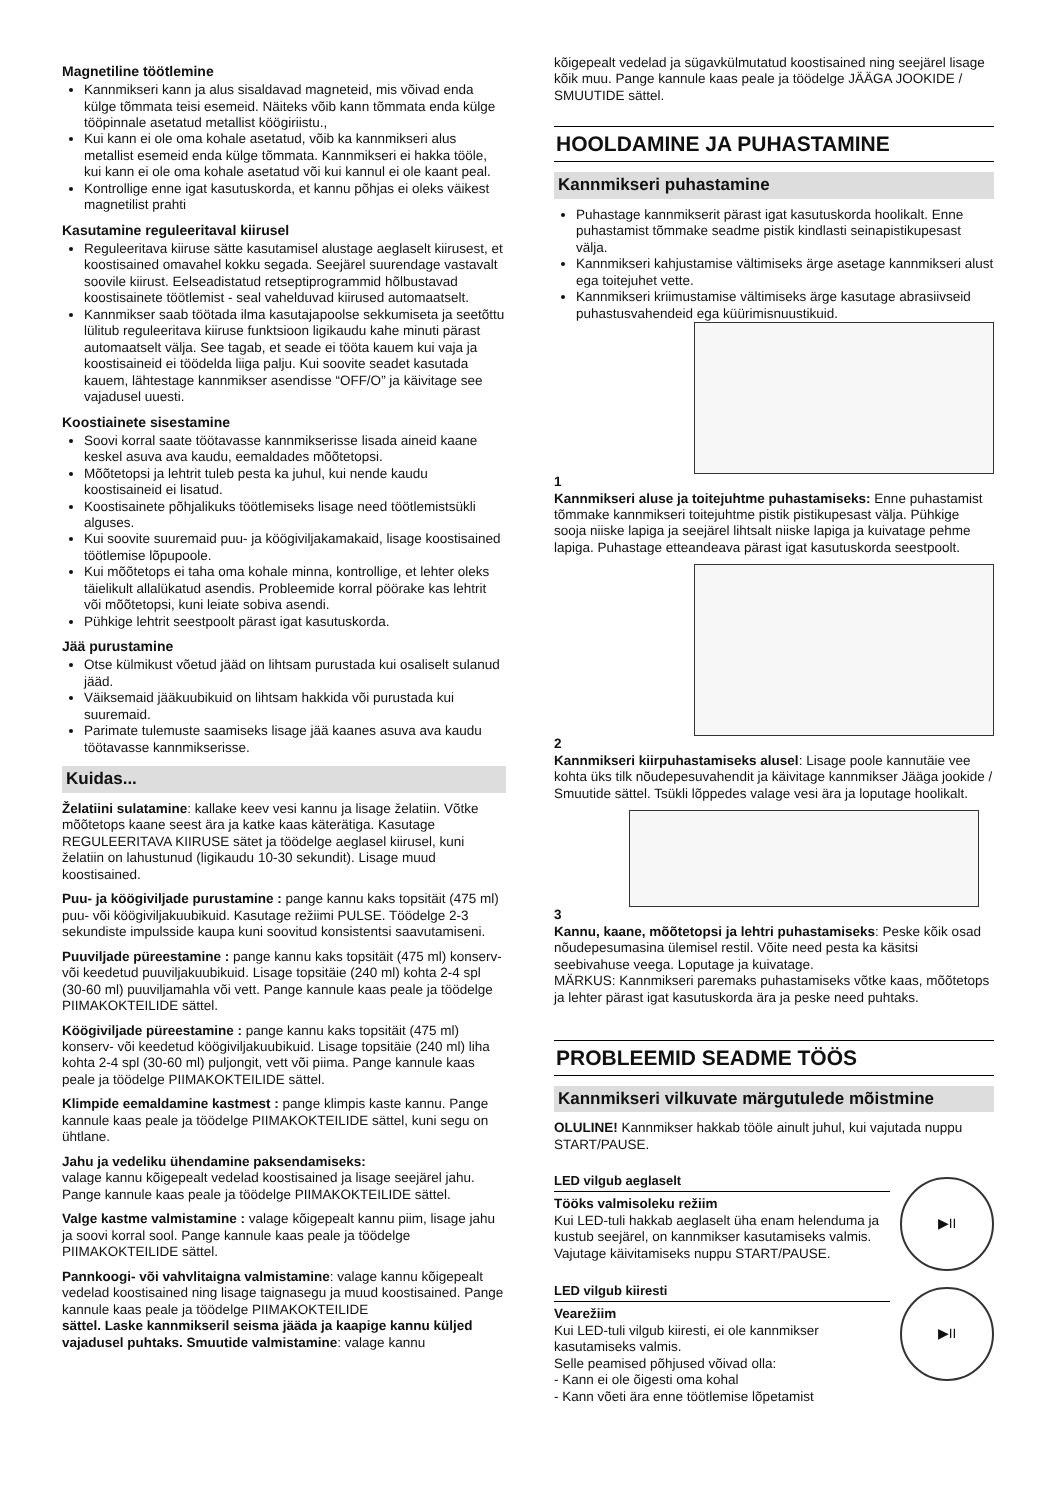Magnetiline töötlemine
Kannmikseri kann ja alus sisaldavad magneteid, mis võivad enda külge tõmmata teisi esemeid. Näiteks võib kann tõmmata enda külge tööpinnale asetatud metallist köögiriistu.,
Kui kann ei ole oma kohale asetatud, võib ka kannmikseri alus metallist esemeid enda külge tõmmata. Kannmikseri ei hakka tööle, kui kann ei ole oma kohale asetatud või kui kannul ei ole kaant peal.
Kontrollige enne igat kasutuskorda, et kannu põhjas ei oleks väikest magnetilist prahti
Kasutamine reguleeritaval kiirusel
Reguleeritava kiiruse sätte kasutamisel alustage aeglaselt kiirusest, et koostisained omavahel kokku segada. Seejärel suurendage vastavalt soovile kiirust. Eelseadistatud retseptiprogrammid hõlbustavad koostisainete töötlemist - seal vahelduvad kiirused automaatselt.
Kannmikser saab töötada ilma kasutajapoolse sekkumiseta ja seetõttu lülitub reguleeritava kiiruse funktsioon ligikaudu kahe minuti pärast automaatselt välja. See tagab, et seade ei tööta kauem kui vaja ja koostisaineid ei töödelda liiga palju. Kui soovite seadet kasutada kauem, lähtestage kannmikser asendisse “OFF/O” ja käivitage see vajadusel uuesti.
Koostiainete sisestamine
Soovi korral saate töötavasse kannmikserisse lisada aineid kaane keskel asuva ava kaudu, eemaldades mõõtetopsi.
Mõõtetopsi ja lehtrit tuleb pesta ka juhul, kui nende kaudu koostisaineid ei lisatud.
Koostisainete põhjalikuks töötlemiseks lisage need töötlemistsükli alguses.
Kui soovite suuremaid puu- ja köögiviljakamakaid, lisage koostisained töötlemise lõpupoole.
Kui mõõtetops ei taha oma kohale minna, kontrollige, et lehter oleks täielikult allalükatud asendis. Probleemide korral pöörake kas lehtrit või mõõtetopsi, kuni leiate sobiva asendi.
Pühkige lehtrit seestpoolt pärast igat kasutuskorda.
Jää purustamine
Otse külmikust võetud jääd on lihtsam purustada kui osaliselt sulanud jääd.
Väiksemaid jääkuubikuid on lihtsam hakkida või purustada kui suuremaid.
Parimate tulemuste saamiseks lisage jää kaanes asuva ava kaudu töötavasse kannmikserisse.
Kuidas...
Želatiini sulatamine: kallake keev vesi kannu ja lisage želatiin. Võtke mõõtetops kaane seest ära ja katke kaas käterätiga. Kasutage REGULEERITAVA KIIRUSE sätet ja töödelge aeglasel kiirusel, kuni želatiin on lahustunud (ligikaudu 10-30 sekundit). Lisage muud koostisained.
Puu- ja köögiviljade purustamine : pange kannu kaks topsitäit (475 ml) puu- või köögiviljakuubikuid. Kasutage režiimi PULSE. Töödelge 2-3 sekundiste impulsside kaupa kuni soovitud konsistentsi saavutamiseni.
Puuviljade püreestamine : pange kannu kaks topsitäit (475 ml) konserv- või keedetud puuviljakuubikuid. Lisage topsitäie (240 ml) kohta 2-4 spl (30-60 ml) puuviljamahla või vett. Pange kannule kaas peale ja töödelge PIIMAKOKTEILIDE sättel.
Köögiviljade püreestamine : pange kannu kaks topsitäit (475 ml) konserv- või keedetud köögiviljakuubikuid. Lisage topsitäie (240 ml) liha kohta 2-4 spl (30-60 ml) puljongit, vett või piima. Pange kannule kaas peale ja töödelge PIIMAKOKTEILIDE sättel.
Klimpide eemaldamine kastmest : pange klimpis kaste kannu. Pange kannule kaas peale ja töödelge PIIMAKOKTEILIDE sättel, kuni segu on ühtlane.
Jahu ja vedeliku ühendamine paksendamiseks:
valage kannu kõigepealt vedelad koostisained ja lisage seejärel jahu. Pange kannule kaas peale ja töödelge PIIMAKOKTEILIDE sättel.
Valge kastme valmistamine : valage kõigepealt kannu piim, lisage jahu ja soovi korral sool. Pange kannule kaas peale ja töödelge PIIMAKOKTEILIDE sättel.
Pannkoogi- või vahvlitaigna valmistamine: valage kannu kõigepealt vedelad koostisained ning lisage taignasegu ja muud koostisained. Pange kannule kaas peale ja töödelge PIIMAKOKTEILIDE
sättel. Laske kannmikseril seisma jääda ja kaapige kannu küljed vajadusel puhtaks. Smuutide valmistamine: valage kannu
kõigepealt vedelad ja sügavkülmutatud koostisained ning seejärel lisage kõik muu. Pange kannule kaas peale ja töödelge JÄÄGA JOOKIDE / SMUUTIDE sättel.
HOOLDAMINE JA PUHASTAMINE
Kannmikseri puhastamine
Puhastage kannmikserit pärast igat kasutuskorda hoolikalt. Enne puhastamist tõmmake seadme pistik kindlasti seinapistikupesast välja.
Kannmikseri kahjustamise vältimiseks ärge asetage kannmikseri alust ega toitejuhet vette.
Kannmikseri kriimustamise vältimiseks ärge kasutage abrasiivseid puhastusvahendeid ega küürimisnuustikuid.
1
Kannmikseri aluse ja toitejuhtme puhastamiseks: Enne puhastamist tõmmake kannmikseri toitejuhtme pistik pistikupesast välja. Pühkige sooja niiske lapiga ja seejärel lihtsalt niiske lapiga ja kuivatage pehme lapiga. Puhastage etteandeava pärast igat kasutuskorda seestpoolt.
2
Kannmikseri kiirpuhastamiseks alusel: Lisage poole kannutäie vee kohta üks tilk nõudepesuvahendit ja käivitage kannmikser Jääga jookide / Smuutide sättel. Tsükli lõppedes valage vesi ära ja loputage hoolikalt.
3
Kannu, kaane, mõõtetopsi ja lehtri puhastamiseks: Peske kõik osad nõudepesumasina ülemisel restil. Võite need pesta ka käsitsi seebivahuse veega. Loputage ja kuivatage.
MÄRKUS: Kannmikseri paremaks puhastamiseks võtke kaas, mõõtetops ja lehter pärast igat kasutuskorda ära ja peske need puhtaks.
PROBLEEMID SEADME TÖÖS
Kannmikseri vilkuvate märgutulede mõistmine
OLULINE! Kannmikser hakkab tööle ainult juhul, kui vajutada nuppu START/PAUSE.
LED vilgub aeglaselt
Tööks valmisoleku režiim
Kui LED-tuli hakkab aeglaselt üha enam helenduma ja kustub seejärel, on kannmikser kasutamiseks valmis. Vajutage käivitamiseks nuppu START/PAUSE.
▶II
LED vilgub kiiresti
Vearežiim
Kui LED-tuli vilgub kiiresti, ei ole kannmikser kasutamiseks valmis.
Selle peamised põhjused võivad olla:
- Kann ei ole õigesti oma kohal
- Kann võeti ära enne töötlemise lõpetamist
▶II